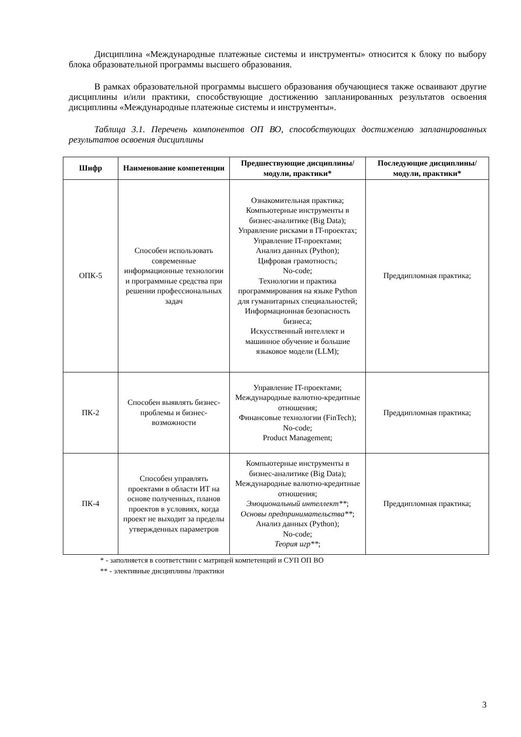Дисциплина «Международные платежные системы и инструменты» относится к блоку по выбору блока образовательной программы высшего образования.
В рамках образовательной программы высшего образования обучающиеся также осваивают другие дисциплины и/или практики, способствующие достижению запланированных результатов освоения дисциплины «Международные платежные системы и инструменты».
Таблица 3.1. Перечень компонентов ОП ВО, способствующих достижению запланированных результатов освоения дисциплины
| Шифр | Наименование компетенции | Предшествующие дисциплины/модули, практики* | Последующие дисциплины/модули, практики* |
| --- | --- | --- | --- |
| ОПК-5 | Способен использовать современные информационные технологии и программные средства при решении профессиональных задач | Ознакомительная практика; Компьютерные инструменты в бизнес-аналитике (Big Data); Управление рисками в IT-проектах; Управление IT-проектами; Анализ данных (Python); Цифровая грамотность; No-code; Технологии и практика программирования на языке Python для гуманитарных специальностей; Информационная безопасность бизнеса; Искусственный интеллект и машинное обучение и большие языковое модели (LLM); | Преддипломная практика; |
| ПК-2 | Способен выявлять бизнес-проблемы и бизнес-возможности | Управление IT-проектами; Международные валютно-кредитные отношения; Финансовые технологии (FinTech); No-code; Product Management; | Преддипломная практика; |
| ПК-4 | Способен управлять проектами в области ИТ на основе полученных, планов проектов в условиях, когда проект не выходит за пределы утвержденных параметров | Компьютерные инструменты в бизнес-аналитике (Big Data); Международные валютно-кредитные отношения; Эмоциональный интеллект** ; Основы предпринимательства** ; Анализ данных (Python); No-code; Теория игр** ; | Преддипломная практика; |
* - заполняется в соответствии с матрицей компетенций и СУП ОП ВО
** - элективные дисциплины /практики
3